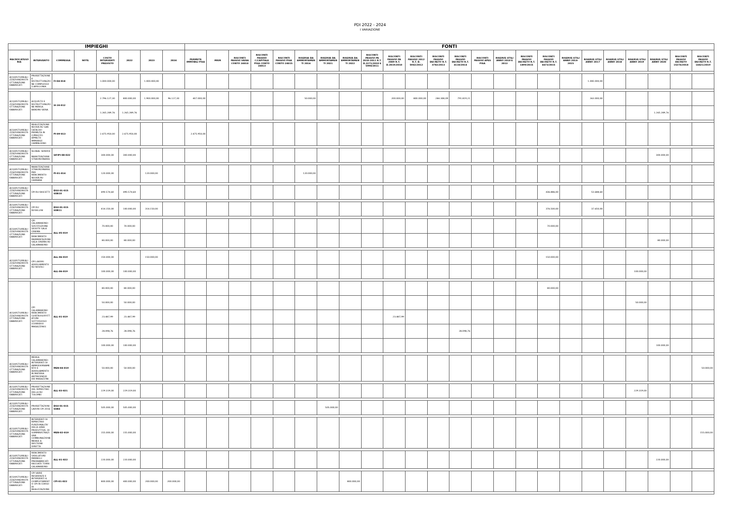PDI 2022 - 2024
I VARIAZIONE
| IMPIEGHI | | | | | | | | FONTI | | | | | | | | | | | | | | | | | | | | | | | |
| --- | --- | --- | --- | --- | --- | --- | --- | --- | --- | --- | --- | --- | --- | --- | --- | --- | --- | --- | --- | --- | --- | --- | --- | --- | --- | --- | --- | --- | --- | --- | --- |
| MACROCATEGORIA | INTERVENTO | COMMESSA | NOTE | COSTO INTERVENTI PREVISTO | 2022 | 2023 | 2024 | PERMUTE IMMOBILI PISA | MIUR | RISCONTI PASSIVI SIENA CONTO 24010 | RISCONTI PASSIVI C/CAPITALE PISA CONTO 24013 | RISCONTI PASSIVI PISA CONTO 24015 | RISERVA DA AMMORTAMENTI 2016 | RISERVA DA AMMORTAMENTI 2021 | RISERVA DA AMMORTAMENTI 2022 | RISCONTI PASSIVI PA 2010-2011 R.T. D.2271/2010 E 5990/2011 | RISCONTI PASSIVI PA 2009 R.T. D.2819/2010 | RISCONTI PASSIVI 2012 R.T. D. 5942/2012 | RISCONTI PASSIVI DECRETO R.T. 3782/2013 | RISCONTI PASSIVI DECRETO R.T. 4110/2014 | RISCONTI PASSIVI APES PISA | RISERVE UTILI ANNO 2010 E 2013 | RISCONTI PASSIVI DECRETO R.T. 1899/2015 | RISCONTI PASSIVI DECRETO R.T. 6673/2015 | RISERVE UTILI ANNO 2014-2015 | RISERVE UTILI ANNO 2017 | RISERVE UTILI ANNO 2018 | RISERVE UTILI ANNO 2019 | RISERVE UTILI ANNO 2020 | RISCONTI PASSIVI DECRETO 15274/2018 | RISCONTI PASSIVI DECRETO R.T. 14421/2019 |
| ACQUISTO/REALIZZAZIONE/RISTRUTTURAZIONE FABBRICATI | PROGETTAZIONE E RISTRUTTURAZIONE COMPLESSO S.APOLLONIA | FI-04-018 | | 1.000.000,00 | | 1.000.000,00 | | | | | | | | | | | | | | | | | | | | 1.000.000,00 | | | | | |
| ACQUISTO/REALIZZAZIONE/RISTRUTTURAZIONE FABBRICATI | ACQUISTO E RISTRUTTURAZIONE MENSA BANDINI SIENA | SI-24-012 | | 2.796.127,30 | 800.000,00 | 1.900.000,00 | 96.127,30 | 407.000,00 | | | | | 50.000,00 | | | | 200.000,00 | 800.000,00 | 284.308,09 | 791.819,21 | | | | | | 263.000,00 | | | | | |
| | | | | 1.265.289,76 | 1.265.289,76 | | | | | | | | | | | | | | | | | | | | | | | | 1.265.289,76 | | |
| ACQUISTO/REALIZZAZIONE/RISTRUTTURAZIONE FABBRICATI | REALIZZAZIONE NUOVA RU SAN CATALDO-PERMUTA IN C/PREZZO APPALTO IMMOBILE CAMPALDINO | PI-09-013 | | 2.475.950,00 | 2.475.950,00 | | | 2.475.950,00 | | | | | | | | | | | | | | | | | | | | | | | |
| ACQUISTO/REALIZZAZIONE/RISTRUTTURAZIONE FABBRICATI | GLOBAL SERVICE - MANUTENZIONE STRAORDINARIA | SIFIPI-00-022 | | 300.000,00 | 300.000,00 | | | | | | | | | | | | | | | | | | | | | | | | 300.000,00 | | |
| ACQUISTO/REALIZZAZIONE/RISTRUTTURAZIONE FABBRICATI | MANUTENZIONE STRAORDINARIA PER RIFACIMENTO NUOVA RU CARRARA | PI-01-014 | | 120.000,00 | | 120.000,00 | | | | | | | 120.000,00 | | | | | | | | | | | | | | | | | | |
| ACQUISTO/REALIZZAZIONE/RISTRUTTURAZIONE FABBRICATI | CPI RU FASCETTI | DSU-01-015 SUB10 | | 490.574,60 | 490.574,60 | | | | | | | | | | | | | | | | | | | 436.886,00 | | 53.688,60 | | | | | |
| ACQUISTO/REALIZZAZIONE/RISTRUTTURAZIONE FABBRICATI | CPI RU ROSELLINI | DSU-01-015 SUB11 | | 414.150,00 | 100.000,00 | 314.150,00 | | | | | | | | | | | | | | | | | | 376.500,00 | | 37.650,00 | | | | | |
| ACQUISTO/REALIZZAZIONE/RISTRUTTURAZIONE FABBRICATI | CPI CALAMANDREI-SOSTITUZIONE SEDUTE SALA CINEMA | ALL-05-019 | | 70.000,00 | 70.000,00 | | | | | | | | | | | | | | | | | | | 70.000,00 | | | | | | | |
| | RIFACIMENTO PAVIMENTAZIONE SALA CINEMA RU CALAMANDREI | | | 80.000,00 | 80.000,00 | | | | | | | | | | | | | | | | | | | | | | | | 80.000,00 | | |
| ACQUISTO/REALIZZAZIONE/RISTRUTTURAZIONE FABBRICATI | CPI LAVORI ADEGUAMENTO RU NOVOLI | ALL-06-019 | | 150.000,00 | | 150.000,00 | | | | | | | | | | | | | | | | | | 150.000,00 | | | | | | | |
| | | ALL-06-019 | | 100.000,00 | 100.000,00 | | | | | | | | | | | | | | | | | | | | | | | 100.000,00 | | | |
| ACQUISTO/REALIZZAZIONE/RISTRUTTURAZIONE FABBRICATI | CPI CALAMANDREI RIFACIMENTO CONTROSOFFITTATURE SOTTOSUOLO (CORRIDOI MAGAZZINO) | ALL-01-019 | | 80.000,00 | 80.000,00 | | | | | | | | | | | | | | | | | | | 80.000,00 | | | | | | | |
| | | | | 50.000,00 | 50.000,00 | | | | | | | | | | | | | | | | | | | | | | | 50.000,00 | | | |
| | | | | 23.487,99 | 23.487,99 | | | | | | | | | | | | 23.487,99 | | | | | | | | | | | | | | |
| | | | | 28.098,76 | 28.098,76 | | | | | | | | | | | | | | | 28.098,76 | | | | | | | | | | | |
| | | | | 100.000,00 | 100.000,00 | | | | | | | | | | | | | | | | | | | | | | | | 100.000,00 | | |
| ACQUISTO/REALIZZAZIONE/RISTRUTTURAZIONE FABBRICATI | MENSA CALAMANDREI: INTERVENTI DI AMMODERNAMENTO E ADEGUAMENTO IN MATERIA ANTINCENDIO DEI MAGAZZINI | MEN-04-019 | | 50.000,00 | 50.000,00 | | | | | | | | | | | | | | | | | | | | | | | | | | 50.000,00 |
| ACQUISTO/REALIZZAZIONE/RISTRUTTURAZIONE FABBRICATI | PROGETTAZIONE DEL RIPRISTINO DELLA RU TOLOMEI | ALL-03-021 | | 229.319,00 | 229.319,00 | | | | | | | | | | | | | | | | | | | | | | | 229.319,00 | | | |
| ACQUISTO/REALIZZAZIONE/RISTRUTTURAZIONE FABBRICATI | PROGETTAZIONI LAVORI CPI 2016 | DSU-01-015 SUB4 | | 505.000,00 | 505.000,00 | | | | | | | | | 505.000,00 | | | | | | | | | | | | | | | | | |
| ACQUISTO/REALIZZAZIONE/RISTRUTTURAZIONE FABBRICATI | INTERVENTI DI RIPRISTINO FUNZIONALITA' DELLE AREE PRODUTTIVE, DI SOMMINISTRAZIONE COMBUINAZIONE MENSE A GESTIONE DIRETTA | MEN-02-019 | | 155.000,00 | 155.000,00 | | | | | | | | | | | | | | | | | | | | | | | | | | 155.000,00 |
| ACQUISTO/REALIZZAZIONE/RISTRUTTURAZIONE FABBRICATI | RIFACIMENTO SIGILLATURE PANNELLI PREFABBRICATI FACCIATE TORRI CALAMANDREI | ALL-01-022 | | 220.000,00 | 220.000,00 | | | | | | | | | | | | | | | | | | | | | | | | 220.000,00 | | |
| ACQUISTO/REALIZZAZIONE/RISTRUTTURAZIONE FABBRICATI | CPI VARIE RESIDENZE E INTERVENTI A COMPLETAMENTO CPI IN CORSO DI REALIZZAZIONE | CPI-01-022 | | 800.000,00 | 400.000,00 | 200.000,00 | 200.000,00 | | | | | | | | 800.000,00 | | | | | | | | | | | | | | | | |